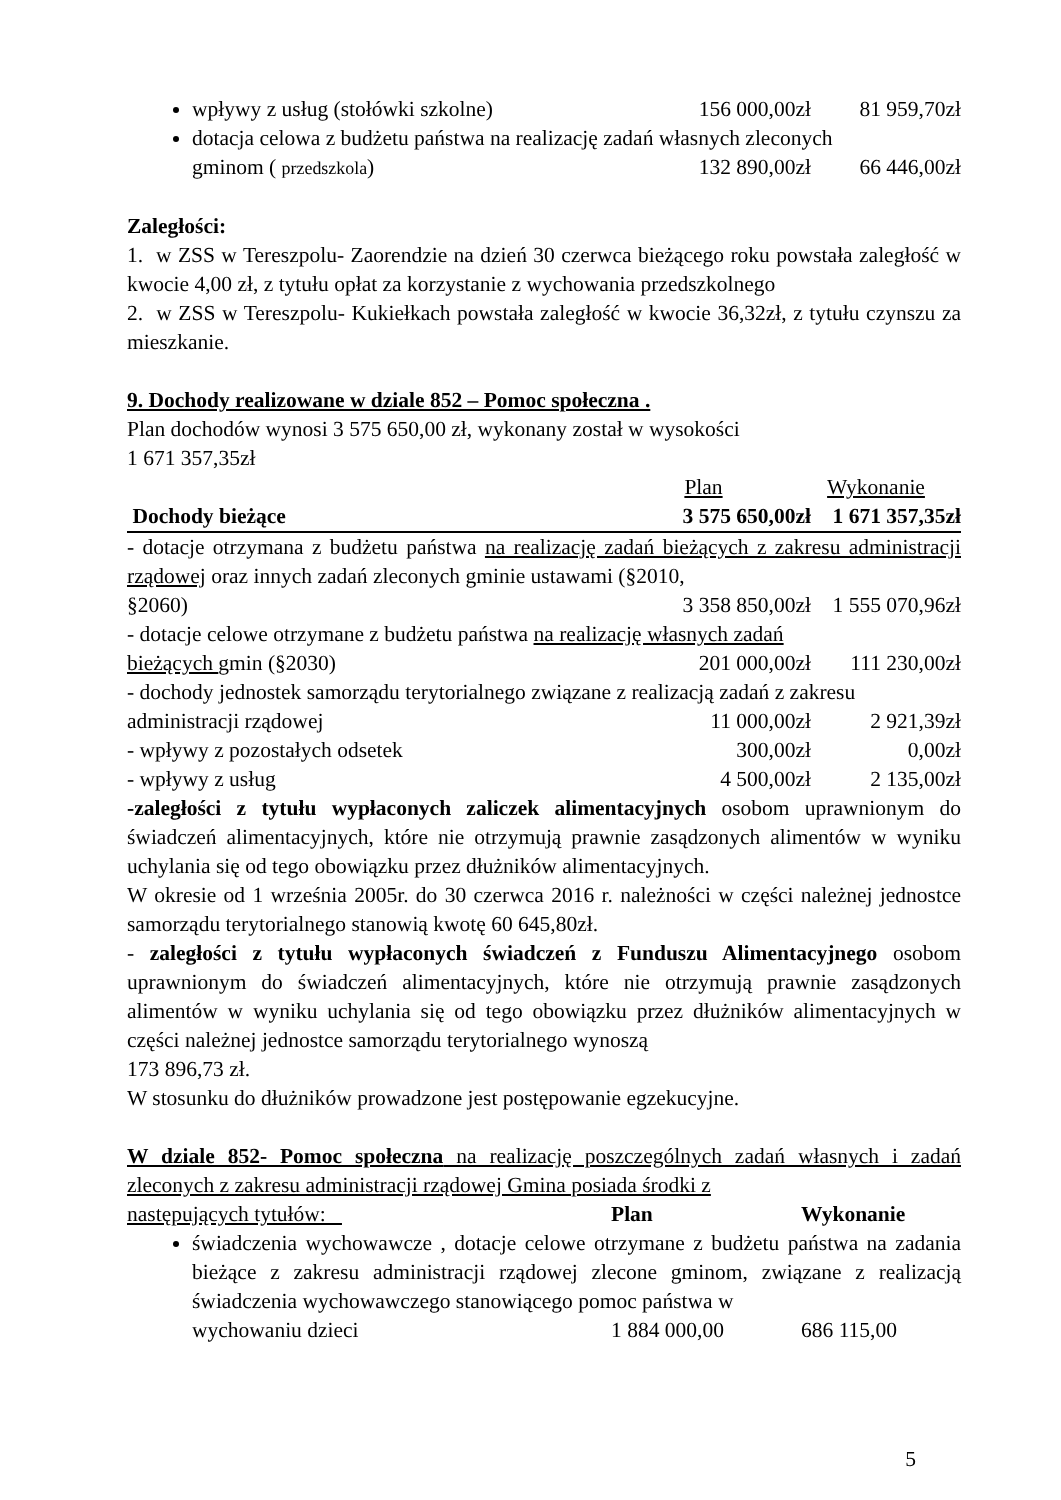wpływy z usług (stołówki szkolne) 156 000,00zł 81 959,70zł
dotacja celowa z budżetu państwa na realizację zadań własnych zleconych
gminom ( przedszkola) 132 890,00zł 66 446,00zł
Zaległości:
1. w ZSS w Tereszpolu- Zaorendzie na dzień 30 czerwca bieżącego roku powstała zaległość w kwocie 4,00 zł, z tytułu opłat za korzystanie z wychowania przedszkolnego
2. w ZSS w Tereszpolu- Kukiełkach powstała zaległość w kwocie 36,32zł, z tytułu czynszu za mieszkanie.
9. Dochody realizowane w dziale 852 – Pomoc społeczna .
Plan dochodów wynosi 3 575 650,00 zł, wykonany został w wysokości
1 671 357,35zł
Plan Wykonanie
Dochody bieżące 3 575 650,00zł 1 671 357,35zł
- dotacje otrzymana z budżetu państwa na realizację zadań bieżących z zakresu administracji rządowej oraz innych zadań zleconych gminie ustawami (§2010,
§2060) 3 358 850,00zł 1 555 070,96zł
- dotacje celowe otrzymane z budżetu państwa na realizację własnych zadań
bieżących gmin (§2030) 201 000,00zł 111 230,00zł
- dochody jednostek samorządu terytorialnego związane z realizacją zadań z zakresu
administracji rządowej 11 000,00zł 2 921,39zł
- wpływy z pozostałych odsetek 300,00zł 0,00zł
- wpływy z usług 4 500,00zł 2 135,00zł
-zaległości z tytułu wypłaconych zaliczek alimentacyjnych osobom uprawnionym do świadczeń alimentacyjnych, które nie otrzymują prawnie zasądzonych alimentów w wyniku uchylania się od tego obowiązku przez dłużników alimentacyjnych.
W okresie od 1 września 2005r. do 30 czerwca 2016 r. należności w części należnej jednostce samorządu terytorialnego stanowią kwotę 60 645,80zł.
- zaległości z tytułu wypłaconych świadczeń z Funduszu Alimentacyjnego osobom uprawnionym do świadczeń alimentacyjnych, które nie otrzymują prawnie zasądzonych alimentów w wyniku uchylania się od tego obowiązku przez dłużników alimentacyjnych w części należnej jednostce samorządu terytorialnego wynoszą
173 896,73 zł.
W stosunku do dłużników prowadzone jest postępowanie egzekucyjne.
W dziale 852- Pomoc społeczna na realizację poszczególnych zadań własnych i zadań zleconych z zakresu administracji rządowej Gmina posiada środki z
następujących tytułów: Plan Wykonanie
świadczenia wychowawcze , dotacje celowe otrzymane z budżetu państwa na zadania bieżące z zakresu administracji rządowej zlecone gminom, związane z realizacją świadczenia wychowawczego stanowiącego pomoc państwa w
wychowaniu dzieci 1 884 000,00 686 115,00
5